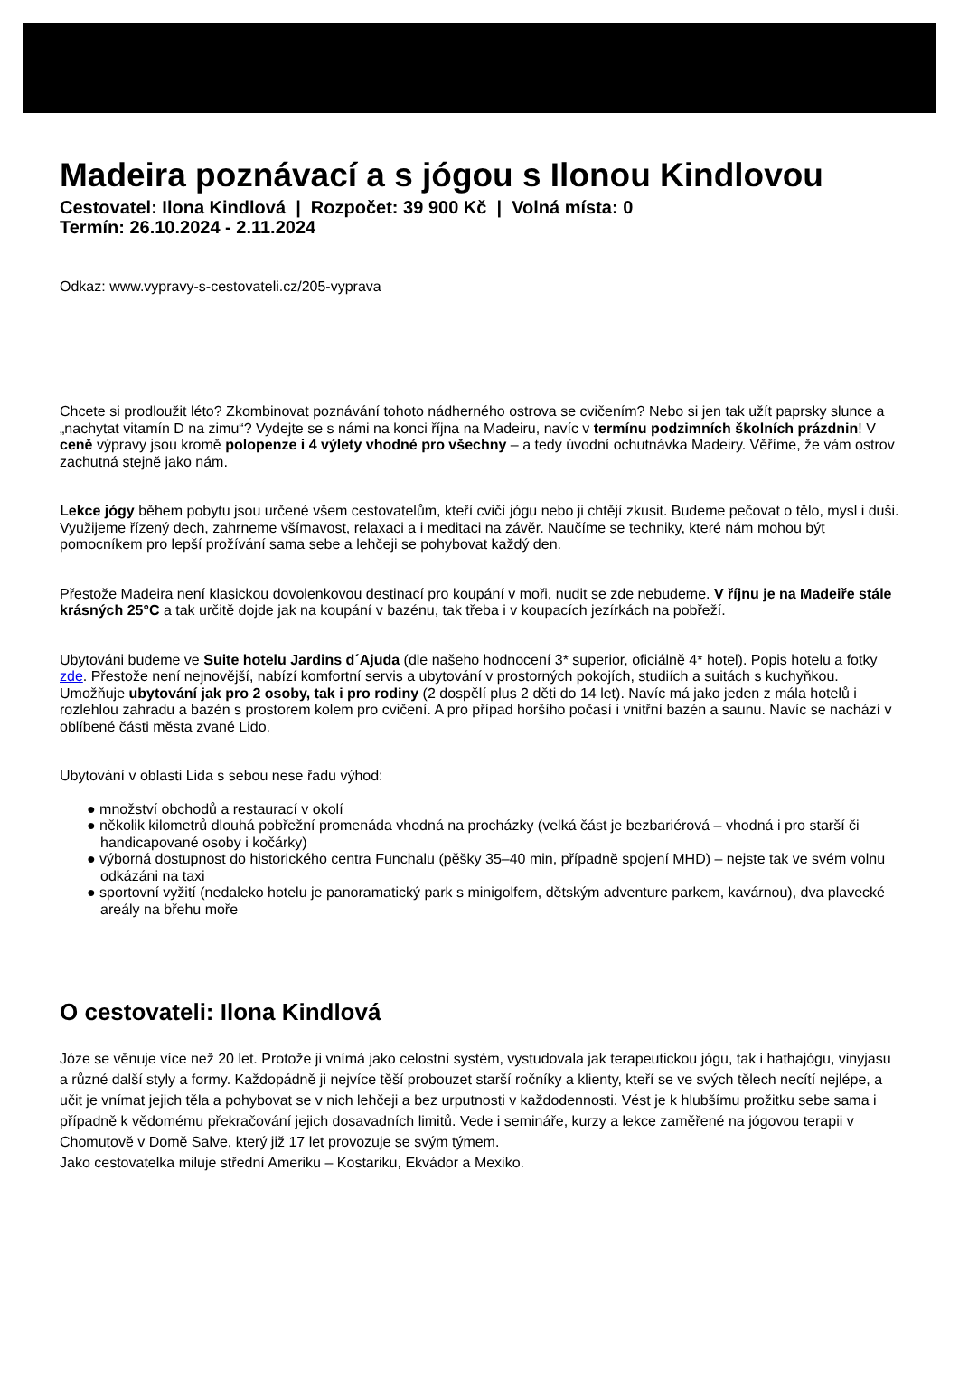Madeira poznávací a s jógou s Ilonou Kindlovou
Cestovatel: Ilona Kindlová | Rozpočet: 39 900 Kč | Volná místa: 0
Termín: 26.10.2024 - 2.11.2024
Odkaz: www.vypravy-s-cestovateli.cz/205-vyprava
Chcete si prodloužit léto? Zkombinovat poznávání tohoto nádherného ostrova se cvičením? Nebo si jen tak užít paprsky slunce a „nachytat vitamín D na zimu“? Vydejte se s námi na konci října na Madeiru, navíc v termínu podzimních školních prázdnin! V ceně výpravy jsou kromě polopenze i 4 výlety vhodné pro všechny – a tedy úvodní ochutnávka Madeiry. Věříme, že vám ostrov zachutná stejně jako nám.
Lekce jógy během pobytu jsou určené všem cestovatelům, kteří cvičí jógu nebo ji chtějí zkusit. Budeme pečovat o tělo, mysl i duši. Využijeme řízený dech, zahrneme všímavost, relaxaci a i meditaci na závěr. Naučíme se techniky, které nám mohou být pomocníkem pro lepší prožívání sama sebe a lehčeji se pohybovat každý den.
Přestože Madeira není klasickou dovolenkovou destinací pro koupání v moři, nudit se zde nebudeme. V říjnu je na Madeiře stále krásných 25°C a tak určitě dojde jak na koupání v bazénu, tak třeba i v koupacích jezírkách na pobřeží.
Ubytováni budeme ve Suite hotelu Jardins d´Ajuda (dle našeho hodnocení 3* superior, oficiálně 4* hotel). Popis hotelu a fotky zde. Přestože není nejnovější, nabízí komfortní servis a ubytování v prostorných pokojích, studiích a suitách s kuchyňkou. Umožňuje ubytování jak pro 2 osoby, tak i pro rodiny (2 dospělí plus 2 děti do 14 let). Navíc má jako jeden z mála hotelů i rozlehlou zahradu a bazén s prostorem kolem pro cvičení. A pro případ horšího počasí i vnitřní bazén a saunu. Navíc se nachází v oblíbené části města zvané Lido.
Ubytování v oblasti Lida s sebou nese řadu výhod:
● množství obchodů a restaurací v okolí
● několik kilometrů dlouhá pobřežní promenáda vhodná na procházky (velká část je bezbariérová – vhodná i pro starší či handicapované osoby i kočárky)
● výborná dostupnost do historického centra Funchalu (pěšky 35–40 min, případně spojení MHD) – nejste tak ve svém volnu odkázáni na taxi
● sportovní vyžití (nedaleko hotelu je panoramatický park s minigolfem, dětským adventure parkem, kavárnou), dva plavecké areály na břehu moře
O cestovateli: Ilona Kindlová
Józe se věnuje více než 20 let. Protože ji vnímá jako celostní systém, vystudovala jak terapeutickou jógu, tak i hathajógu, vinyjasu a různé další styly a formy. Každopádně ji nejvíce těší probouzet starší ročníky a klienty, kteří se ve svých tělech necítí nejlépe, a učit je vnímat jejich těla a pohybovat se v nich lehčeji a bez urputnosti v každodennosti. Vést je k hlubšímu prožitku sebe sama i případně k vědomému překračování jejich dosavadních limitů. Vede i semináře, kurzy a lekce zaměřené na jógovou terapii v Chomutově v Domě Salve, který již 17 let provozuje se svým týmem.
Jako cestovatelka miluje střední Ameriku – Kostariku, Ekvádor a Mexiko.